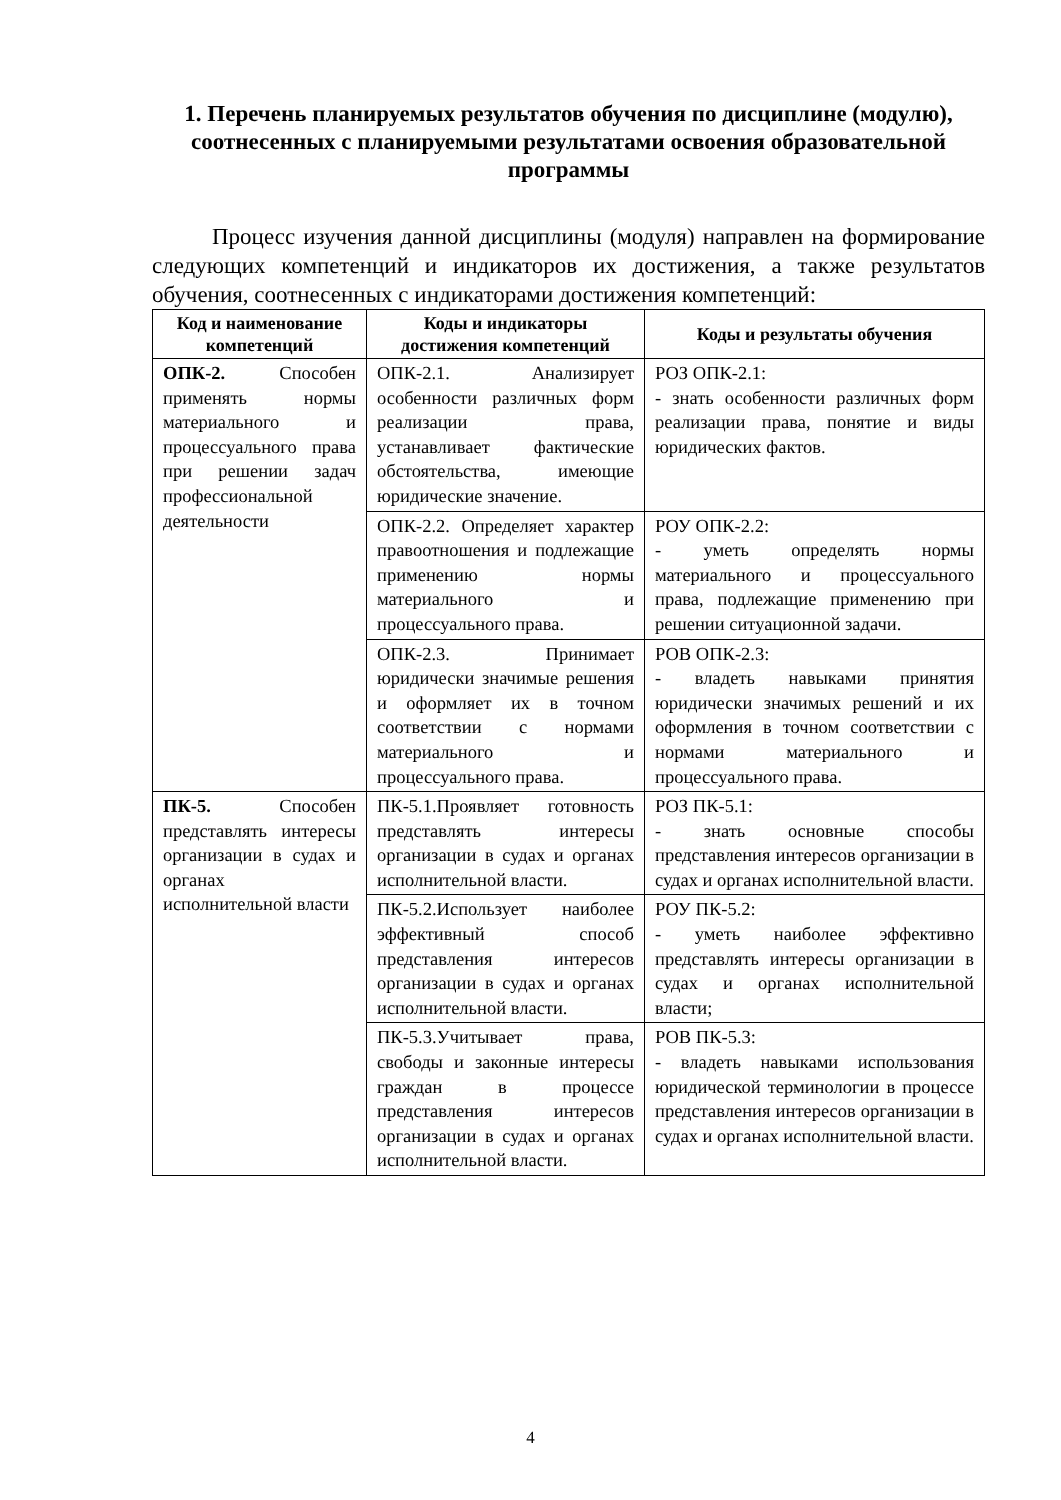1. Перечень планируемых результатов обучения по дисциплине (модулю), соотнесенных с планируемыми результатами освоения образовательной программы
Процесс изучения данной дисциплины (модуля) направлен на формирование следующих компетенций и индикаторов их достижения, а также результатов обучения, соотнесенных с индикаторами достижения компетенций:
| Код и наименование компетенций | Коды и индикаторы достижения компетенций | Коды и результаты обучения |
| --- | --- | --- |
| ОПК-2. Способен применять нормы материального и процессуального права при решении задач профессиональной деятельности | ОПК-2.1. Анализирует особенности различных форм реализации права, устанавливает фактические обстоятельства, имеющие юридические значение. | РОЗ ОПК-2.1: - знать особенности различных форм реализации права, понятие и виды юридических фактов. |
| | ОПК-2.2. Определяет характер правоотношения и подлежащие применению нормы материального и процессуального права. | РОУ ОПК-2.2: - уметь определять нормы материального и процессуального права, подлежащие применению при решении ситуационной задачи. |
| | ОПК-2.3. Принимает юридически значимые решения и оформляет их в точном соответствии с нормами материального и процессуального права. | РОВ ОПК-2.3: - владеть навыками принятия юридически значимых решений и их оформления в точном соответствии с нормами материального и процессуального права. |
| ПК-5. Способен представлять интересы организации в судах и органах исполнительной власти | ПК-5.1.Проявляет готовность представлять интересы организации в судах и органах исполнительной власти. | РОЗ ПК-5.1: - знать основные способы представления интересов организации в судах и органах исполнительной власти. |
| | ПК-5.2.Использует наиболее эффективный способ представления интересов организации в судах и органах исполнительной власти. | РОУ ПК-5.2: - уметь наиболее эффективно представлять интересы организации в судах и органах исполнительной власти; |
| | ПК-5.3.Учитывает права, свободы и законные интересы граждан в процессе представления интересов организации в судах и органах исполнительной власти. | РОВ ПК-5.3: - владеть навыками использования юридической терминологии в процессе представления интересов организации в судах и органах исполнительной власти. |
4